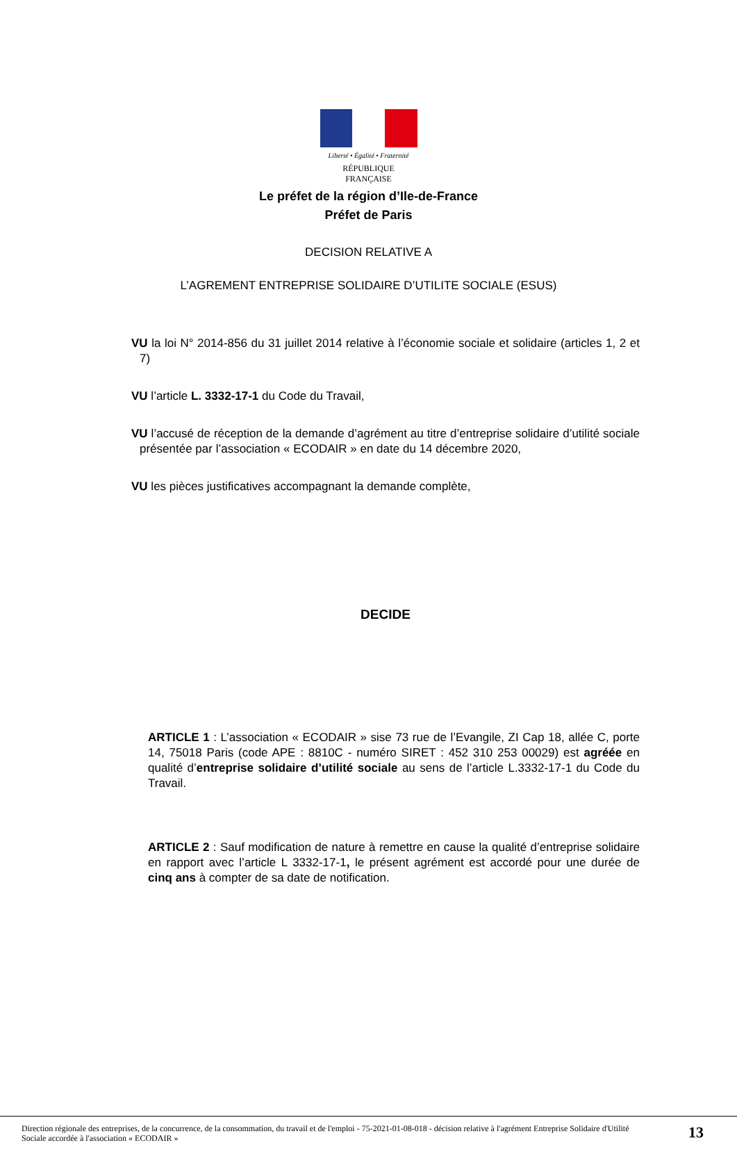Liberté • Égalité • Fraternité
RÉPUBLIQUE FRANÇAISE
Le préfet de la région d’Ile-de-France
Préfet de Paris
DECISION RELATIVE A
L’AGREMENT ENTREPRISE SOLIDAIRE D’UTILITE SOCIALE (ESUS)
VU la loi N° 2014-856 du 31 juillet 2014 relative à l’économie sociale et solidaire (articles 1, 2 et 7)
VU l’article L. 3332-17-1 du Code du Travail,
VU l’accusé de réception de la demande d’agrément au titre d’entreprise solidaire d’utilité sociale présentée par l’association « ECODAIR » en date du 14 décembre 2020,
VU les pièces justificatives accompagnant la demande complète,
DECIDE
ARTICLE 1 : L’association « ECODAIR » sise 73 rue de l’Evangile, ZI Cap 18, allée C, porte 14, 75018 Paris (code APE : 8810C - numéro SIRET : 452 310 253 00029) est agréée en qualité d’entreprise solidaire d’utilité sociale au sens de l’article L.3332-17-1 du Code du Travail.
ARTICLE 2 : Sauf modification de nature à remettre en cause la qualité d’entreprise solidaire en rapport avec l’article L 3332-17-1, le présent agrément est accordé pour une durée de cinq ans à compter de sa date de notification.
Direction régionale des entreprises, de la concurrence, de la consommation, du travail et de l'emploi - 75-2021-01-08-018 - décision relative à l'agrément Entreprise Solidaire d'Utilité Sociale accordée à l'association « ECODAIR »
13